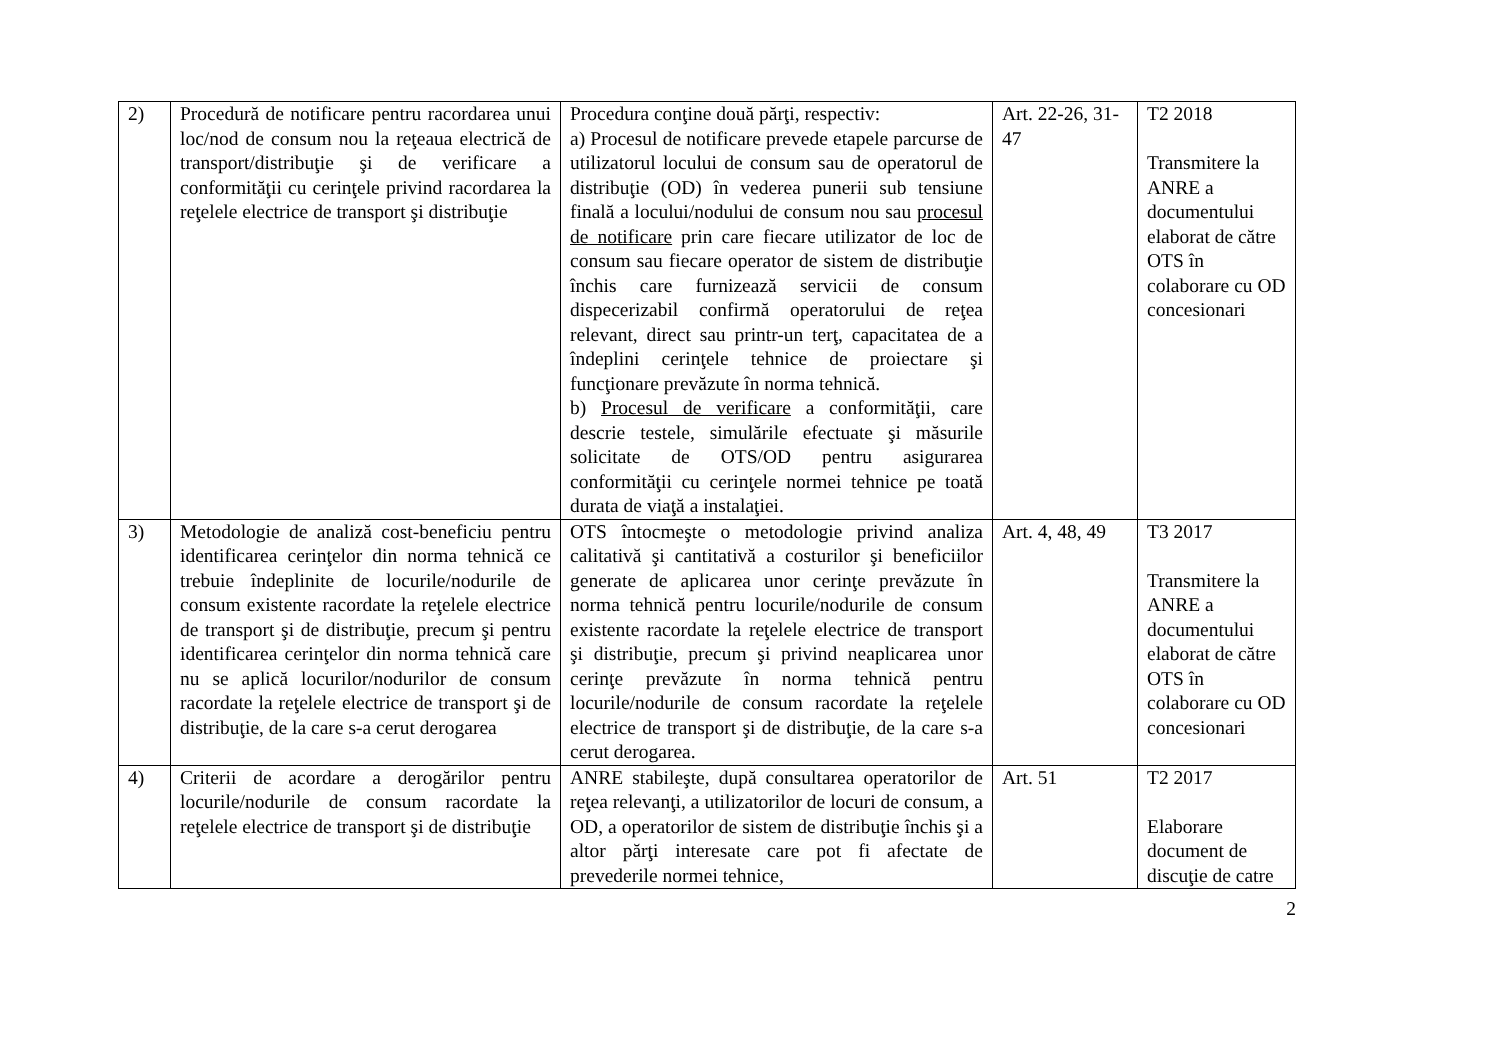| 2) | Procedură de notificare pentru racordarea unui loc/nod de consum nou la reţeaua electrică de transport/distribuţie şi de verificare a conformităţii cu cerinţele privind racordarea la reţelele electrice de transport şi distribuţie | Procedura conţine două părţi, respectiv: a) Procesul de notificare prevede etapele parcurse de utilizatorul locului de consum sau de operatorul de distribuţie (OD) în vederea punerii sub tensiune finală a locului/nodului de consum nou sau procesul de notificare prin care fiecare utilizator de loc de consum sau fiecare operator de sistem de distribuţie închis care furnizează servicii de consum dispecerizabil confirmă operatorului de reţea relevant, direct sau printr-un terţ, capacitatea de a îndeplini cerinţele tehnice de proiectare şi funcţionare prevăzute în norma tehnică. b) Procesul de verificare a conformităţii, care descrie testele, simulările efectuate şi măsurile solicitate de OTS/OD pentru asigurarea conformităţii cu cerinţele normei tehnice pe toată durata de viaţă a instalaţiei. | Art. 22-26, 31-47 | T2 2018 Transmitere la ANRE a documentului elaborat de către OTS în colaborare cu OD concesionari |
| 3) | Metodologie de analiză cost-beneficiu pentru identificarea cerinţelor din norma tehnică ce trebuie îndeplinite de locurile/nodurile de consum existente racordate la reţelele electrice de transport şi de distribuţie, precum şi pentru identificarea cerinţelor din norma tehnică care nu se aplică locurilor/nodurilor de consum racordate la reţelele electrice de transport şi de distribuţie, de la care s-a cerut derogarea | OTS întocmeşte o metodologie privind analiza calitativă şi cantitativă a costurilor şi beneficiilor generate de aplicarea unor cerinţe prevăzute în norma tehnică pentru locurile/nodurile de consum existente racordate la reţelele electrice de transport şi distribuţie, precum şi privind neaplicarea unor cerinţe prevăzute în norma tehnică pentru locurile/nodurile de consum racordate la reţelele electrice de transport şi de distribuţie, de la care s-a cerut derogarea. | Art. 4, 48, 49 | T3 2017 Transmitere la ANRE a documentului elaborat de către OTS în colaborare cu OD concesionari |
| 4) | Criterii de acordare a derogărilor pentru locurile/nodurile de consum racordate la reţelele electrice de transport şi de distribuţie | ANRE stabileşte, după consultarea operatorilor de reţea relevanţi, a utilizatorilor de locuri de consum, a OD, a operatorilor de sistem de distribuţie închis şi a altor părţi interesate care pot fi afectate de prevederile normei tehnice, | Art. 51 | T2 2017 Elaborare document de discuţie de catre |
2